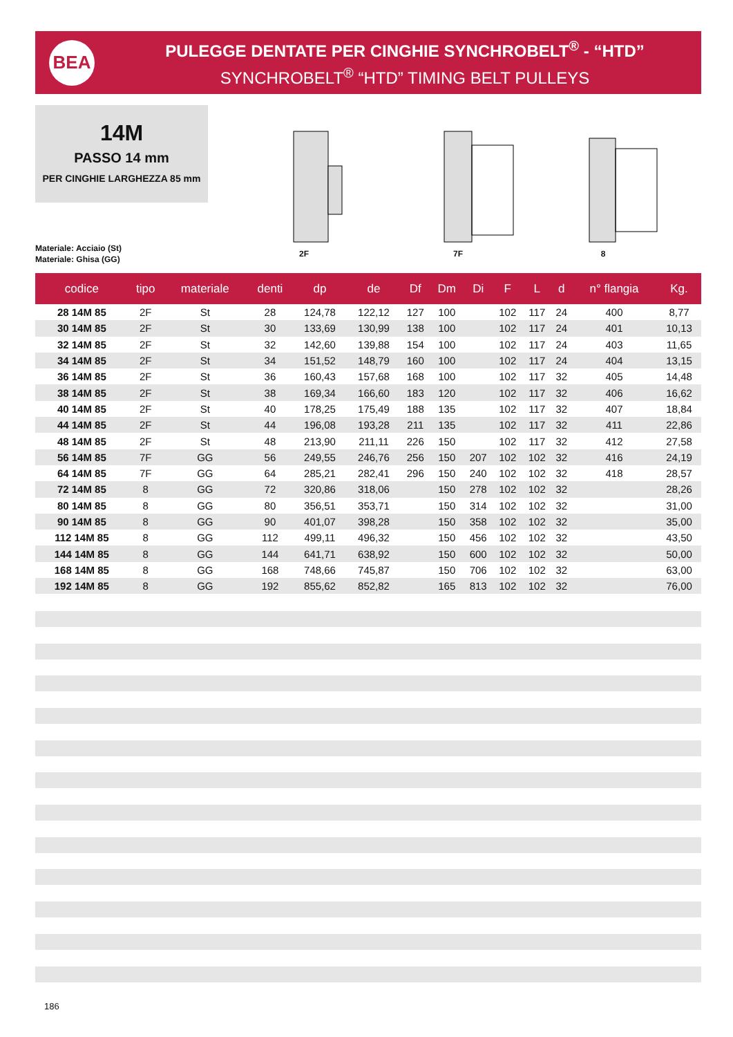BEA
PULEGGE DENTATE PER CINGHIE SYNCHROBELT<sup>®</sup> - “HTD”
SYNCHROBELT<sup>®</sup> “HTD” TIMING BELT PULLEYS
14M
PASSO 14 mm
PER CINGHIE LARGHEZZA 85 mm
Materiale: Acciaio (St)
Materiale: Ghisa (GG)
2F 7F 8
| codice | tipo | materiale | denti | dp | de | Df | Dm | Di | F | L | d | n° flangia | Kg. |
| --- | --- | --- | --- | --- | --- | --- | --- | --- | --- | --- | --- | --- | --- |
| 28 14M 85 | 2F | St | 28 | 124,78 | 122,12 | 127 | 100 | | 102 | 117 | 24 | 400 | 8,77 |
| 30 14M 85 | 2F | St | 30 | 133,69 | 130,99 | 138 | 100 | | 102 | 117 | 24 | 401 | 10,13 |
| 32 14M 85 | 2F | St | 32 | 142,60 | 139,88 | 154 | 100 | | 102 | 117 | 24 | 403 | 11,65 |
| 34 14M 85 | 2F | St | 34 | 151,52 | 148,79 | 160 | 100 | | 102 | 117 | 24 | 404 | 13,15 |
| 36 14M 85 | 2F | St | 36 | 160,43 | 157,68 | 168 | 100 | | 102 | 117 | 32 | 405 | 14,48 |
| 38 14M 85 | 2F | St | 38 | 169,34 | 166,60 | 183 | 120 | | 102 | 117 | 32 | 406 | 16,62 |
| 40 14M 85 | 2F | St | 40 | 178,25 | 175,49 | 188 | 135 | | 102 | 117 | 32 | 407 | 18,84 |
| 44 14M 85 | 2F | St | 44 | 196,08 | 193,28 | 211 | 135 | | 102 | 117 | 32 | 411 | 22,86 |
| 48 14M 85 | 2F | St | 48 | 213,90 | 211,11 | 226 | 150 | | 102 | 117 | 32 | 412 | 27,58 |
| 56 14M 85 | 7F | GG | 56 | 249,55 | 246,76 | 256 | 150 | 207 | 102 | 102 | 32 | 416 | 24,19 |
| 64 14M 85 | 7F | GG | 64 | 285,21 | 282,41 | 296 | 150 | 240 | 102 | 102 | 32 | 418 | 28,57 |
| 72 14M 85 | 8 | GG | 72 | 320,86 | 318,06 | | 150 | 278 | 102 | 102 | 32 | | 28,26 |
| 80 14M 85 | 8 | GG | 80 | 356,51 | 353,71 | | 150 | 314 | 102 | 102 | 32 | | 31,00 |
| 90 14M 85 | 8 | GG | 90 | 401,07 | 398,28 | | 150 | 358 | 102 | 102 | 32 | | 35,00 |
| 112 14M 85 | 8 | GG | 112 | 499,11 | 496,32 | | 150 | 456 | 102 | 102 | 32 | | 43,50 |
| 144 14M 85 | 8 | GG | 144 | 641,71 | 638,92 | | 150 | 600 | 102 | 102 | 32 | | 50,00 |
| 168 14M 85 | 8 | GG | 168 | 748,66 | 745,87 | | 150 | 706 | 102 | 102 | 32 | | 63,00 |
| 192 14M 85 | 8 | GG | 192 | 855,62 | 852,82 | | 165 | 813 | 102 | 102 | 32 | | 76,00 |
186